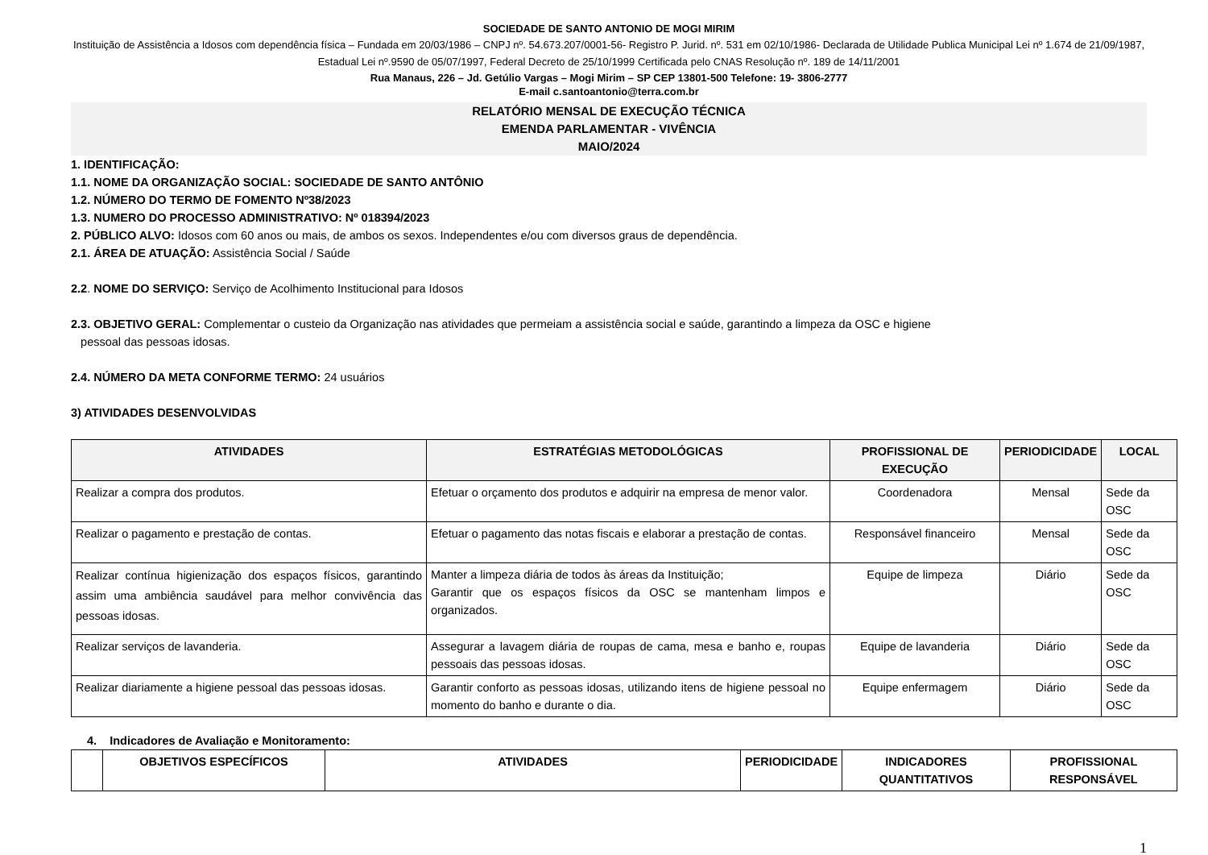SOCIEDADE DE SANTO ANTONIO DE MOGI MIRIM
Instituição de Assistência a Idosos com dependência física – Fundada em 20/03/1986 – CNPJ nº. 54.673.207/0001-56- Registro P. Jurid. nº. 531 em 02/10/1986- Declarada de Utilidade Publica Municipal Lei nº 1.674 de 21/09/1987, Estadual Lei nº.9590 de 05/07/1997, Federal Decreto de 25/10/1999 Certificada pelo CNAS Resolução nº. 189 de 14/11/2001
Rua Manaus, 226 – Jd. Getúlio Vargas – Mogi Mirim – SP CEP 13801-500 Telefone: 19- 3806-2777
E-mail c.santoantonio@terra.com.br
RELATÓRIO MENSAL DE EXECUÇÃO TÉCNICA
EMENDA PARLAMENTAR - VIVÊNCIA
MAIO/2024
1. IDENTIFICAÇÃO:
1.1. NOME DA ORGANIZAÇÃO SOCIAL: SOCIEDADE DE SANTO ANTÔNIO
1.2. NÚMERO DO TERMO DE FOMENTO Nº38/2023
1.3. NUMERO DO PROCESSO ADMINISTRATIVO: Nº 018394/2023
2. PÚBLICO ALVO: Idosos com 60 anos ou mais, de ambos os sexos. Independentes e/ou com diversos graus de dependência.
2.1. ÁREA DE ATUAÇÃO: Assistência Social / Saúde
2.2. NOME DO SERVIÇO: Serviço de Acolhimento Institucional para Idosos
2.3. OBJETIVO GERAL: Complementar o custeio da Organização nas atividades que permeiam a assistência social e saúde, garantindo a limpeza da OSC e higiene
pessoal das pessoas idosas.
2.4. NÚMERO DA META CONFORME TERMO: 24 usuários
3) ATIVIDADES DESENVOLVIDAS
| ATIVIDADES | ESTRATÉGIAS METODOLÓGICAS | PROFISSIONAL DE EXECUÇÃO | PERIODICIDADE | LOCAL |
| --- | --- | --- | --- | --- |
| Realizar a compra dos produtos. | Efetuar o orçamento dos produtos e adquirir na empresa de menor valor. | Coordenadora | Mensal | Sede da OSC |
| Realizar o pagamento e prestação de contas. | Efetuar o pagamento das notas fiscais e elaborar a prestação de contas. | Responsável financeiro | Mensal | Sede da OSC |
| Realizar contínua higienização dos espaços físicos, garantindo assim uma ambiência saudável para melhor convivência das pessoas idosas. | Manter a limpeza diária de todos às áreas da Instituição; Garantir que os espaços físicos da OSC se mantenham limpos e organizados. | Equipe de limpeza | Diário | Sede da OSC |
| Realizar serviços de lavanderia. | Assegurar a lavagem diária de roupas de cama, mesa e banho e, roupas pessoais das pessoas idosas. | Equipe de lavanderia | Diário | Sede da OSC |
| Realizar diariamente a higiene pessoal das pessoas idosas. | Garantir conforto as pessoas idosas, utilizando itens de higiene pessoal no momento do banho e durante o dia. | Equipe enfermagem | Diário | Sede da OSC |
4. Indicadores de Avaliação e Monitoramento:
| | OBJETIVOS ESPECÍFICOS | ATIVIDADES | PERIODICIDADE | INDICADORES QUANTITATIVOS | PROFISSIONAL RESPONSÁVEL |
| --- | --- | --- | --- | --- | --- |
1